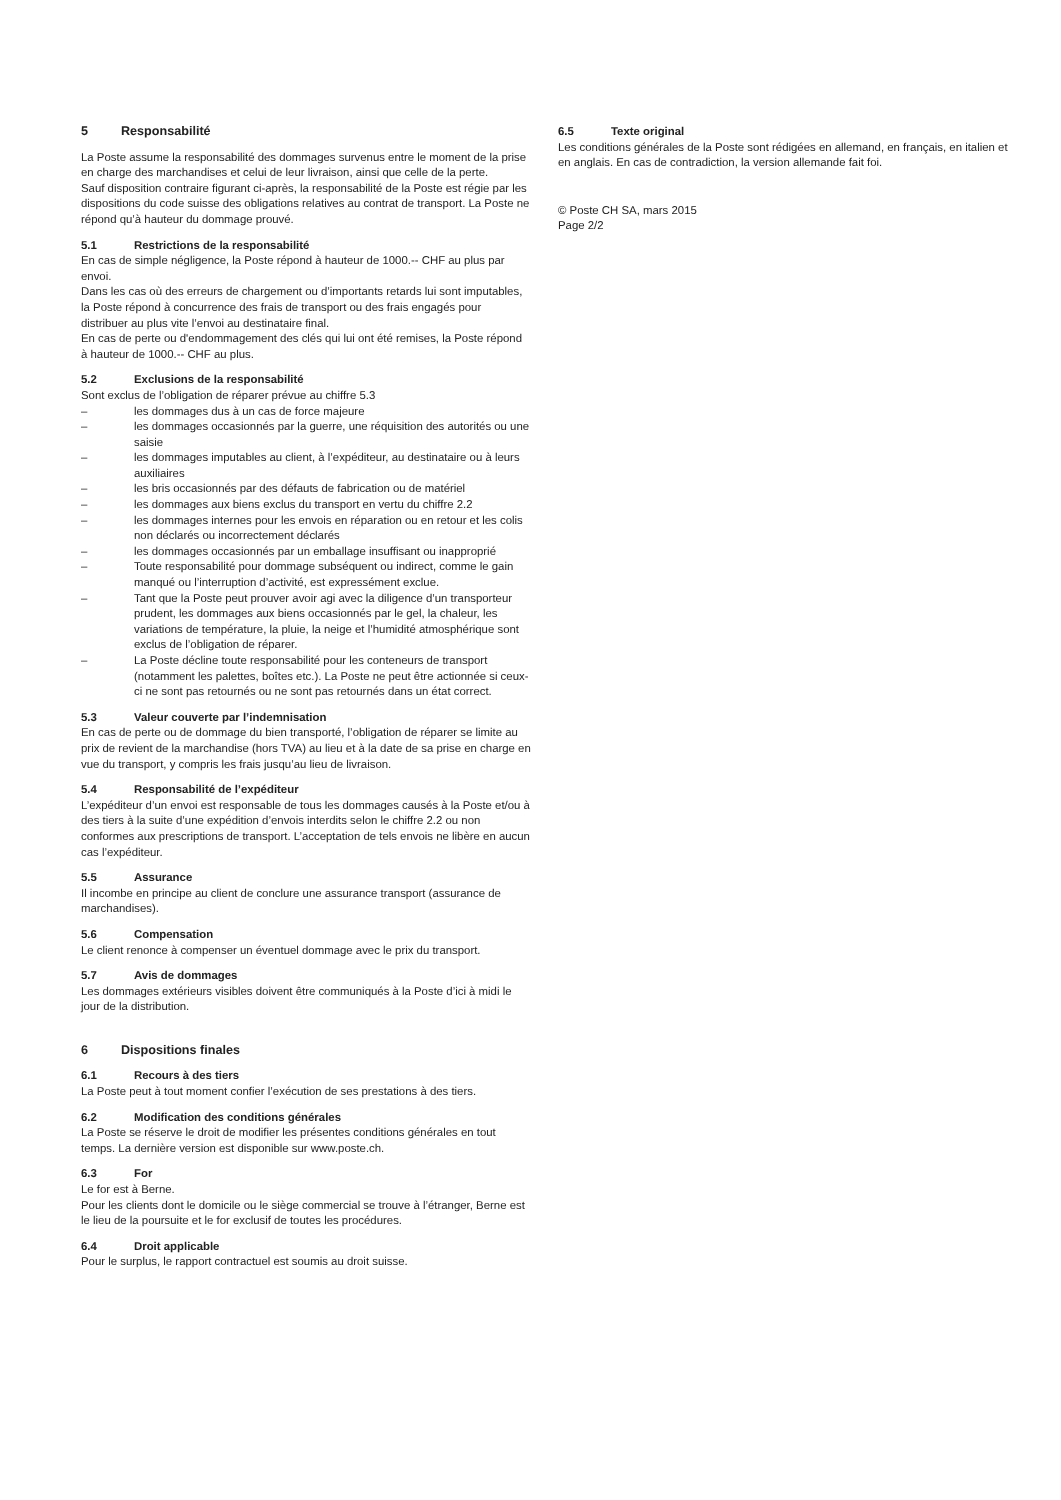5 Responsabilité
La Poste assume la responsabilité des dommages survenus entre le moment de la prise en charge des marchandises et celui de leur livraison, ainsi que celle de la perte.
Sauf disposition contraire figurant ci-après, la responsabilité de la Poste est régie par les dispositions du code suisse des obligations relatives au contrat de transport. La Poste ne répond qu’à hauteur du dommage prouvé.
5.1 Restrictions de la responsabilité
En cas de simple négligence, la Poste répond à hauteur de 1000.-- CHF au plus par envoi.
Dans les cas où des erreurs de chargement ou d’importants retards lui sont imputables, la Poste répond à concurrence des frais de transport ou des frais engagés pour distribuer au plus vite l’envoi au destinataire final.
En cas de perte ou d'endommagement des clés qui lui ont été remises, la Poste répond à hauteur de 1000.-- CHF au plus.
5.2 Exclusions de la responsabilité
Sont exclus de l’obligation de réparer prévue au chiffre 5.3
– les dommages dus à un cas de force majeure
– les dommages occasionnés par la guerre, une réquisition des autorités ou une saisie
– les dommages imputables au client, à l’expéditeur, au destinataire ou à leurs auxiliaires
– les bris occasionnés par des défauts de fabrication ou de matériel
– les dommages aux biens exclus du transport en vertu du chiffre 2.2
– les dommages internes pour les envois en réparation ou en retour et les colis non déclarés ou incorrectement déclarés
– les dommages occasionnés par un emballage insuffisant ou inapproprié
– Toute responsabilité pour dommage subséquent ou indirect, comme le gain manqué ou l’interruption d’activité, est expressément exclue.
– Tant que la Poste peut prouver avoir agi avec la diligence d’un transporteur prudent, les dommages aux biens occasionnés par le gel, la chaleur, les variations de température, la pluie, la neige et l’humidité atmosphérique sont exclus de l’obligation de réparer.
– La Poste décline toute responsabilité pour les conteneurs de transport (notamment les palettes, boîtes etc.). La Poste ne peut être actionnée si ceux-ci ne sont pas retournés ou ne sont pas retournés dans un état correct.
5.3 Valeur couverte par l’indemnisation
En cas de perte ou de dommage du bien transporté, l’obligation de réparer se limite au prix de revient de la marchandise (hors TVA) au lieu et à la date de sa prise en charge en vue du transport, y compris les frais jusqu’au lieu de livraison.
5.4 Responsabilité de l’expéditeur
L’expéditeur d’un envoi est responsable de tous les dommages causés à la Poste et/ou à des tiers à la suite d’une expédition d’envois interdits selon le chiffre 2.2 ou non conformes aux prescriptions de transport. L’acceptation de tels envois ne libère en aucun cas l’expéditeur.
5.5 Assurance
Il incombe en principe au client de conclure une assurance transport (assurance de marchandises).
5.6 Compensation
Le client renonce à compenser un éventuel dommage avec le prix du transport.
5.7 Avis de dommages
Les dommages extérieurs visibles doivent être communiqués à la Poste d’ici à midi le jour de la distribution.
6 Dispositions finales
6.1 Recours à des tiers
La Poste peut à tout moment confier l’exécution de ses prestations à des tiers.
6.2 Modification des conditions générales
La Poste se réserve le droit de modifier les présentes conditions générales en tout temps. La dernière version est disponible sur www.poste.ch.
6.3 For
Le for est à Berne.
Pour les clients dont le domicile ou le siège commercial se trouve à l’étranger, Berne est le lieu de la poursuite et le for exclusif de toutes les procédures.
6.4 Droit applicable
Pour le surplus, le rapport contractuel est soumis au droit suisse.
6.5 Texte original
Les conditions générales de la Poste sont rédigées en allemand, en français, en italien et en anglais. En cas de contradiction, la version allemande fait foi.
© Poste CH SA, mars 2015
Page 2/2